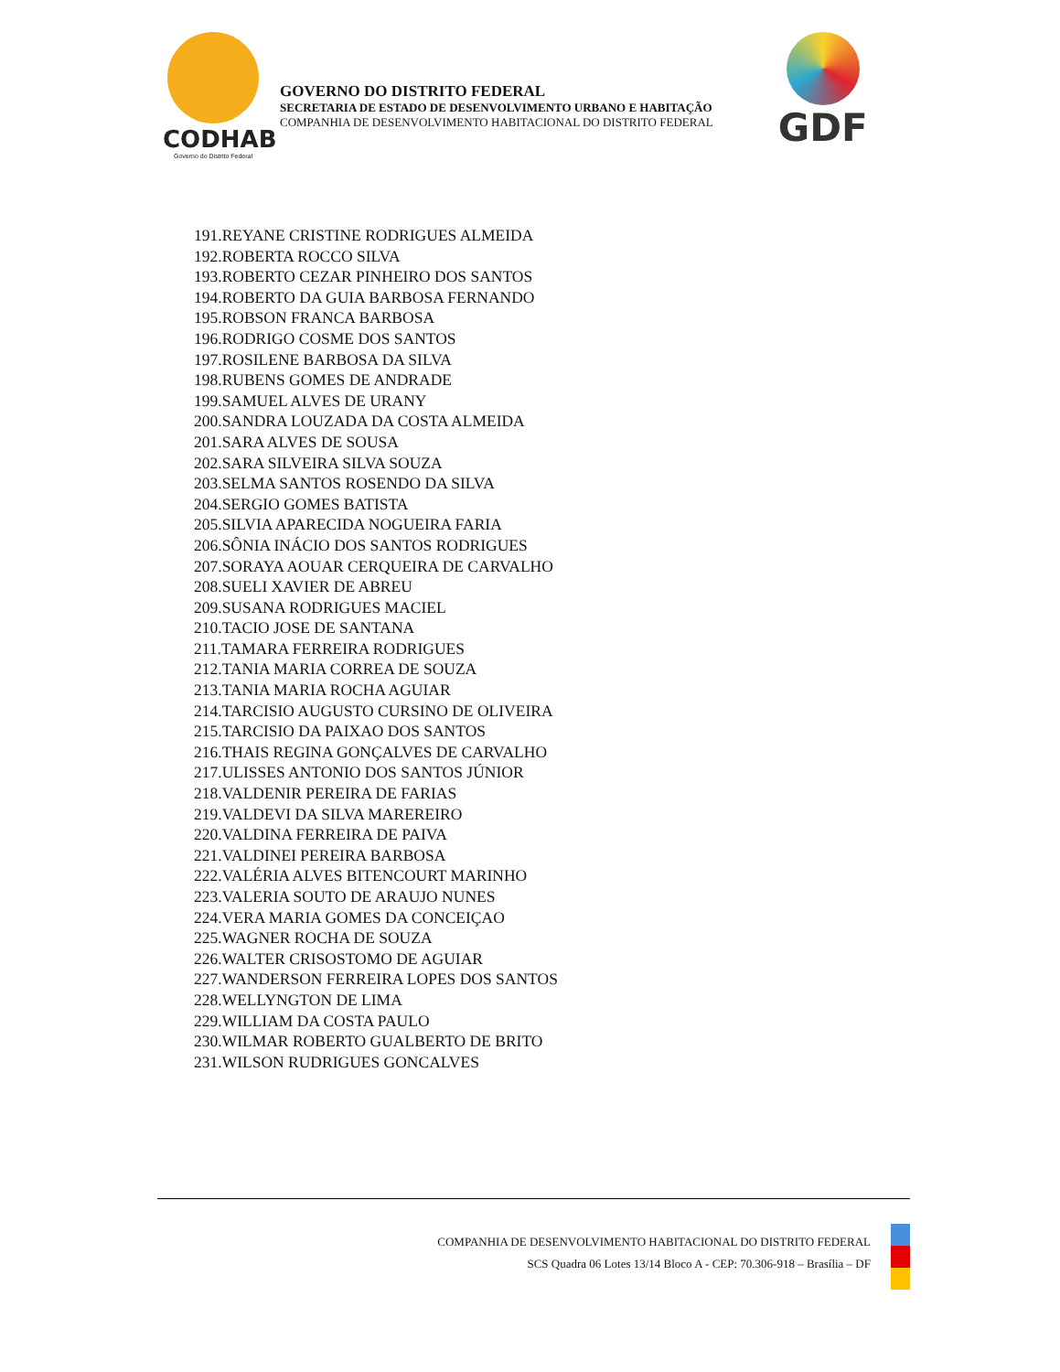CODHAB
Governo do Distrito Federal
GOVERNO DO DISTRITO FEDERAL
SECRETARIA DE ESTADO DE DESENVOLVIMENTO URBANO E HABITAÇÃO
COMPANHIA DE DESENVOLVIMENTO HABITACIONAL DO DISTRITO FEDERAL
GDF
191.REYANE CRISTINE RODRIGUES ALMEIDA
192.ROBERTA ROCCO SILVA
193.ROBERTO CEZAR PINHEIRO DOS SANTOS
194.ROBERTO DA GUIA BARBOSA FERNANDO
195.ROBSON FRANCA BARBOSA
196.RODRIGO COSME DOS SANTOS
197.ROSILENE BARBOSA DA SILVA
198.RUBENS GOMES DE ANDRADE
199.SAMUEL ALVES DE URANY
200.SANDRA LOUZADA DA COSTA ALMEIDA
201.SARA ALVES DE SOUSA
202.SARA SILVEIRA SILVA SOUZA
203.SELMA SANTOS ROSENDO DA SILVA
204.SERGIO GOMES BATISTA
205.SILVIA APARECIDA NOGUEIRA FARIA
206.SÔNIA INÁCIO DOS SANTOS RODRIGUES
207.SORAYA AOUAR CERQUEIRA DE CARVALHO
208.SUELI XAVIER DE ABREU
209.SUSANA RODRIGUES MACIEL
210.TACIO JOSE DE SANTANA
211.TAMARA FERREIRA RODRIGUES
212.TANIA MARIA CORREA DE SOUZA
213.TANIA MARIA ROCHA AGUIAR
214.TARCISIO AUGUSTO CURSINO DE OLIVEIRA
215.TARCISIO DA PAIXAO DOS SANTOS
216.THAIS REGINA GONÇALVES DE CARVALHO
217.ULISSES ANTONIO DOS SANTOS JÚNIOR
218.VALDENIR PEREIRA DE FARIAS
219.VALDEVI DA SILVA MAREREIRO
220.VALDINA FERREIRA DE PAIVA
221.VALDINEI PEREIRA BARBOSA
222.VALÉRIA ALVES BITENCOURT MARINHO
223.VALERIA SOUTO DE ARAUJO NUNES
224.VERA MARIA GOMES DA CONCEIÇAO
225.WAGNER ROCHA DE SOUZA
226.WALTER CRISOSTOMO DE AGUIAR
227.WANDERSON FERREIRA LOPES DOS SANTOS
228.WELLYNGTON DE LIMA
229.WILLIAM DA COSTA PAULO
230.WILMAR ROBERTO GUALBERTO DE BRITO
231.WILSON RUDRIGUES GONCALVES
COMPANHIA DE DESENVOLVIMENTO HABITACIONAL DO DISTRITO FEDERAL
SCS Quadra 06 Lotes 13/14 Bloco A - CEP: 70.306-918 – Brasília – DF